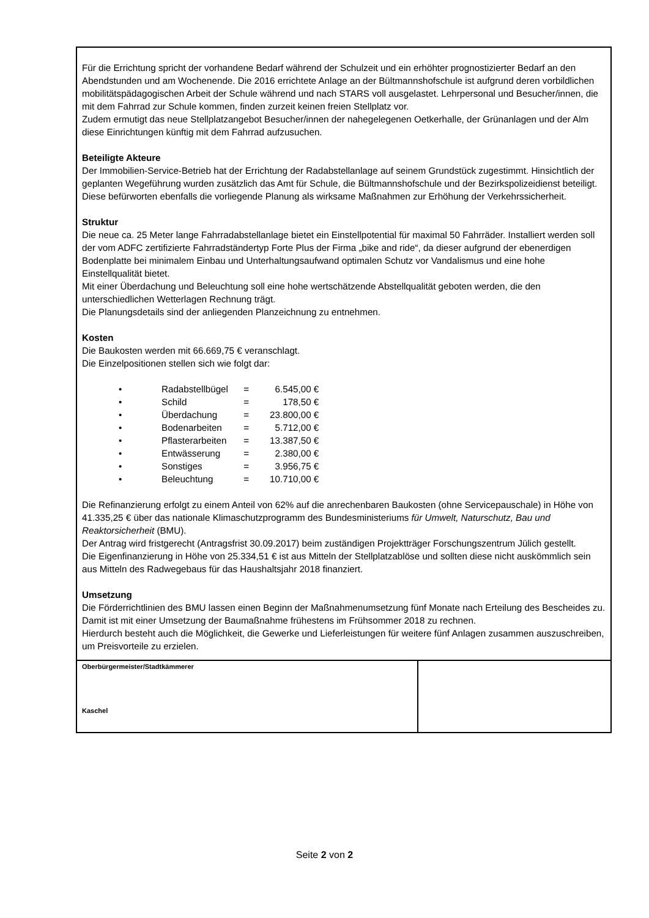Für die Errichtung spricht der vorhandene Bedarf während der Schulzeit und ein erhöhter prognostizierter Bedarf an den Abendstunden und am Wochenende. Die 2016 errichtete Anlage an der Bültmannshofschule ist aufgrund deren vorbildlichen mobilitätspädagogischen Arbeit der Schule während und nach STARS voll ausgelastet. Lehrpersonal und Besucher/innen, die mit dem Fahrrad zur Schule kommen, finden zurzeit keinen freien Stellplatz vor.
Zudem ermutigt das neue Stellplatzangebot Besucher/innen der nahegelegenen Oetkerhalle, der Grünanlagen und der Alm diese Einrichtungen künftig mit dem Fahrrad aufzusuchen.
Beteiligte Akteure
Der Immobilien-Service-Betrieb hat der Errichtung der Radabstellanlage auf seinem Grundstück zugestimmt. Hinsichtlich der geplanten Wegeführung wurden zusätzlich das Amt für Schule, die Bültmannshofschule und der Bezirkspolizeidienst beteiligt. Diese befürworten ebenfalls die vorliegende Planung als wirksame Maßnahmen zur Erhöhung der Verkehrssicherheit.
Struktur
Die neue ca. 25 Meter lange Fahrradabstellanlage bietet ein Einstellpotential für maximal 50 Fahrräder. Installiert werden soll der vom ADFC zertifizierte Fahrradständertyp Forte Plus der Firma „bike and ride“, da dieser aufgrund der ebenerdigen Bodenplatte bei minimalem Einbau und Unterhaltungsaufwand optimalen Schutz vor Vandalismus und eine hohe Einstellqualität bietet.
Mit einer Überdachung und Beleuchtung soll eine hohe wertschätzende Abstellqualität geboten werden, die den unterschiedlichen Wetterlagen Rechnung trägt.
Die Planungsdetails sind der anliegenden Planzeichnung zu entnehmen.
Kosten
Die Baukosten werden mit 66.669,75 € veranschlagt.
Die Einzelpositionen stellen sich wie folgt dar:
• Radabstellbügel = 6.545,00 €
• Schild = 178,50 €
• Überdachung = 23.800,00 €
• Bodenarbeiten = 5.712,00 €
• Pflasterarbeiten = 13.387,50 €
• Entwässerung = 2.380,00 €
• Sonstiges = 3.956,75 €
• Beleuchtung = 10.710,00 €
Die Refinanzierung erfolgt zu einem Anteil von 62% auf die anrechenbaren Baukosten (ohne Servicepauschale) in Höhe von 41.335,25 € über das nationale Klimaschutzprogramm des Bundesministeriums für Umwelt, Naturschutz, Bau und Reaktorsicherheit (BMU).
Der Antrag wird fristgerecht (Antragsfrist 30.09.2017) beim zuständigen Projektträger Forschungszentrum Jülich gestellt.
Die Eigenfinanzierung in Höhe von 25.334,51 € ist aus Mitteln der Stellplatzablöse und sollten diese nicht auskömmlich sein aus Mitteln des Radwegebaus für das Haushaltsjahr 2018 finanziert.
Umsetzung
Die Förderrichtlinien des BMU lassen einen Beginn der Maßnahmenumsetzung fünf Monate nach Erteilung des Bescheides zu. Damit ist mit einer Umsetzung der Baumaßnahme frühestens im Frühsommer 2018 zu rechnen.
Hierdurch besteht auch die Möglichkeit, die Gewerke und Lieferleistungen für weitere fünf Anlagen zusammen auszuschreiben, um Preisvorteile zu erzielen.
| Oberbürgermeister/Stadtkämmerer Kaschel | |
Seite 2 von 2